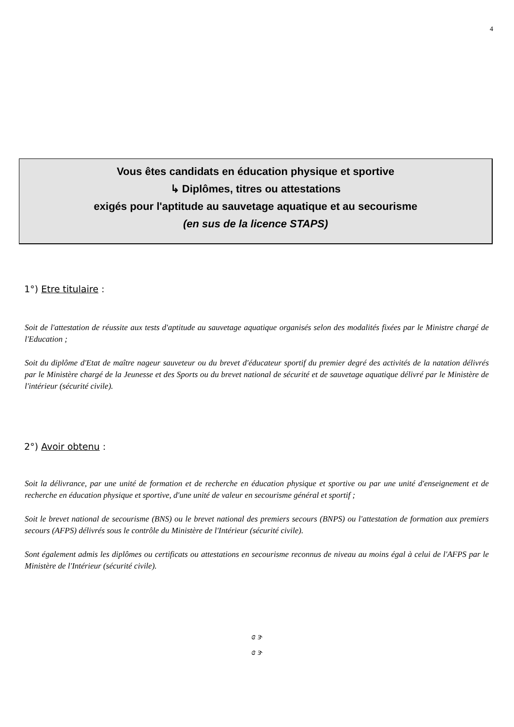4
Vous êtes candidats en éducation physique et sportive
↳ Diplômes, titres ou attestations
exigés pour l'aptitude au sauvetage aquatique et au secourisme
(en sus de la licence STAPS)
1°) Etre titulaire :
Soit de l'attestation de réussite aux tests d'aptitude au sauvetage aquatique organisés selon des modalités fixées par le Ministre chargé de l'Education ;
Soit du diplôme d'Etat de maître nageur sauveteur ou du brevet d'éducateur sportif du premier degré des activités de la natation délivrés par le Ministère chargé de la Jeunesse et des Sports ou du brevet national de sécurité et de sauvetage aquatique délivré par le Ministère de l'intérieur (sécurité civile).
2°) Avoir obtenu :
Soit la délivrance, par une unité de formation et de recherche en éducation physique et sportive ou par une unité d'enseignement et de recherche en éducation physique et sportive, d'une unité de valeur en secourisme général et sportif ;
Soit le brevet national de secourisme (BNS) ou le brevet national des premiers secours (BNPS) ou l'attestation de formation aux premiers secours (AFPS) délivrés sous le contrôle du Ministère de l'Intérieur (sécurité civile).
Sont également admis les diplômes ou certificats ou attestations en secourisme reconnus de niveau au moins égal à celui de l'AFPS par le Ministère de l'Intérieur (sécurité civile).
ɞ ɝ
ɞ ɝ